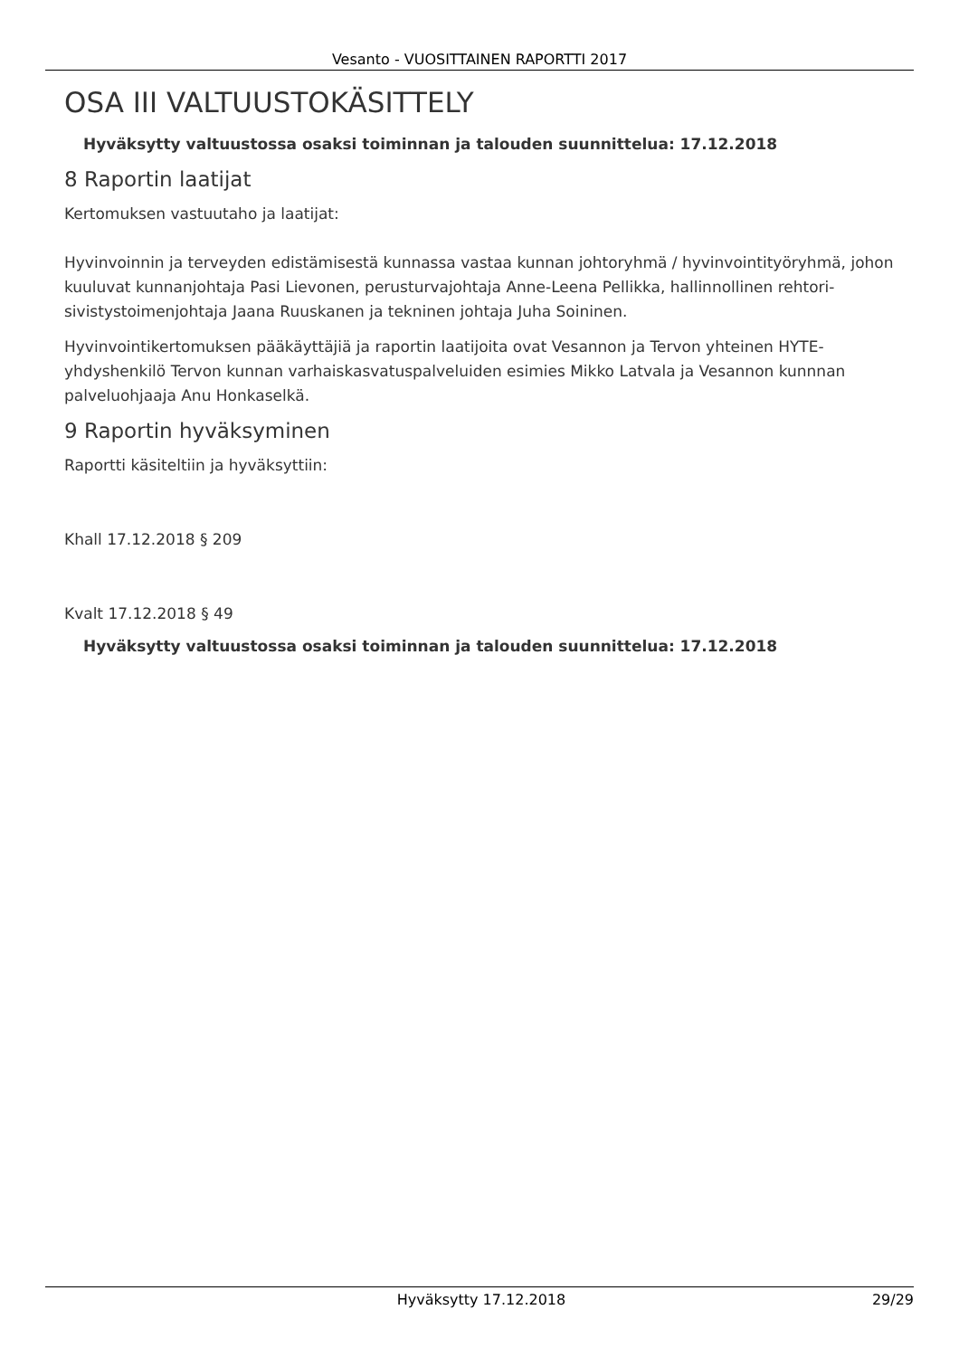Vesanto - VUOSITTAINEN RAPORTTI 2017
OSA III VALTUUSTOKÄSITTELY
Hyväksytty valtuustossa osaksi toiminnan ja talouden suunnittelua: 17.12.2018
8 Raportin laatijat
Kertomuksen vastuutaho ja laatijat:
Hyvinvoinnin ja terveyden edistämisestä kunnassa vastaa kunnan johtoryhmä / hyvinvointityöryhmä, johon kuuluvat kunnanjohtaja Pasi Lievonen, perusturvajohtaja Anne-Leena Pellikka, hallinnollinen rehtori-sivistystoimenjohtaja Jaana Ruuskanen ja tekninen johtaja Juha Soininen.
Hyvinvointikertomuksen pääkäyttäjiä ja raportin laatijoita ovat Vesannon ja Tervon yhteinen HYTE-yhdyshenkilö Tervon kunnan varhaiskasvatuspalveluiden esimies Mikko Latvala ja Vesannon kunnnan palveluohjaaja Anu Honkaselkä.
9 Raportin hyväksyminen
Raportti käsiteltiin ja hyväksyttiin:
Khall 17.12.2018 § 209
Kvalt 17.12.2018 § 49
Hyväksytty valtuustossa osaksi toiminnan ja talouden suunnittelua: 17.12.2018
Hyväksytty 17.12.2018 29/29